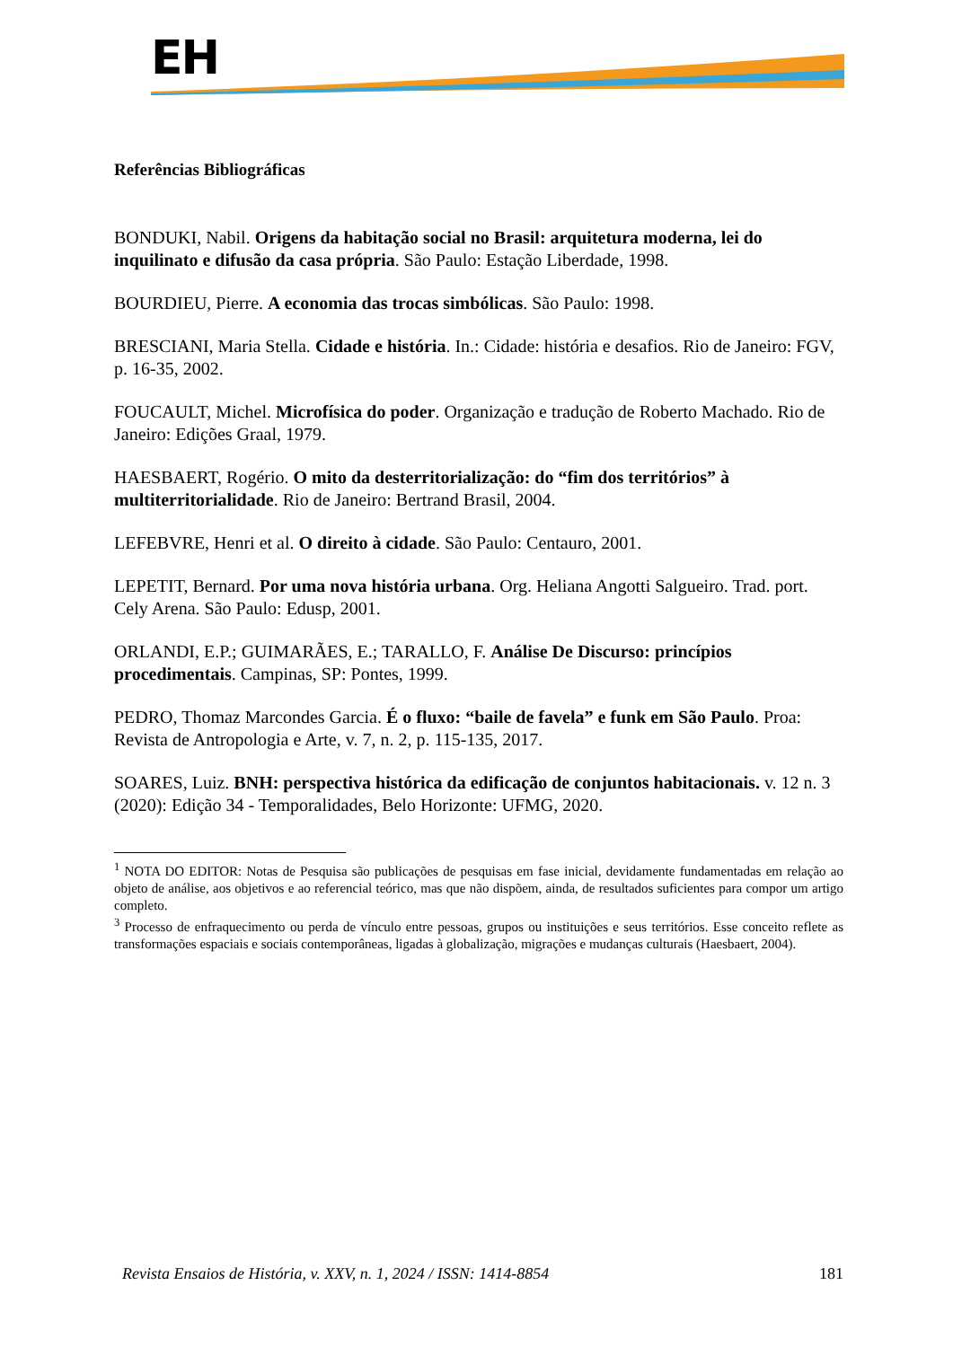EH
Referências Bibliográficas
BONDUKI, Nabil. Origens da habitação social no Brasil: arquitetura moderna, lei do inquilinato e difusão da casa própria. São Paulo: Estação Liberdade, 1998.
BOURDIEU, Pierre. A economia das trocas simbólicas. São Paulo: 1998.
BRESCIANI, Maria Stella. Cidade e história. In.: Cidade: história e desafios. Rio de Janeiro: FGV, p. 16-35, 2002.
FOUCAULT, Michel. Microfísica do poder. Organização e tradução de Roberto Machado. Rio de Janeiro: Edições Graal, 1979.
HAESBAERT, Rogério. O mito da desterritorialização: do “fim dos territórios” à multiterritorialidade. Rio de Janeiro: Bertrand Brasil, 2004.
LEFEBVRE, Henri et al. O direito à cidade. São Paulo: Centauro, 2001.
LEPETIT, Bernard. Por uma nova história urbana. Org. Heliana Angotti Salgueiro. Trad. port. Cely Arena. São Paulo: Edusp, 2001.
ORLANDI, E.P.; GUIMARÃES, E.; TARALLO, F. Análise De Discurso: princípios procedimentais. Campinas, SP: Pontes, 1999.
PEDRO, Thomaz Marcondes Garcia. É o fluxo: “baile de favela” e funk em São Paulo. Proa: Revista de Antropologia e Arte, v. 7, n. 2, p. 115-135, 2017.
SOARES, Luiz. BNH: perspectiva histórica da edificação de conjuntos habitacionais. v. 12 n. 3 (2020): Edição 34 - Temporalidades, Belo Horizonte: UFMG, 2020.
<sup>1</sup> NOTA DO EDITOR: Notas de Pesquisa são publicações de pesquisas em fase inicial, devidamente fundamentadas em relação ao objeto de análise, aos objetivos e ao referencial teórico, mas que não dispõem, ainda, de resultados suficientes para compor um artigo completo.
<sup>3</sup> Processo de enfraquecimento ou perda de vínculo entre pessoas, grupos ou instituições e seus territórios. Esse conceito reflete as transformações espaciais e sociais contemporâneas, ligadas à globalização, migrações e mudanças culturais (Haesbaert, 2004).
Revista Ensaios de História, v. XXV, n. 1, 2024 / ISSN: 1414-8854 181